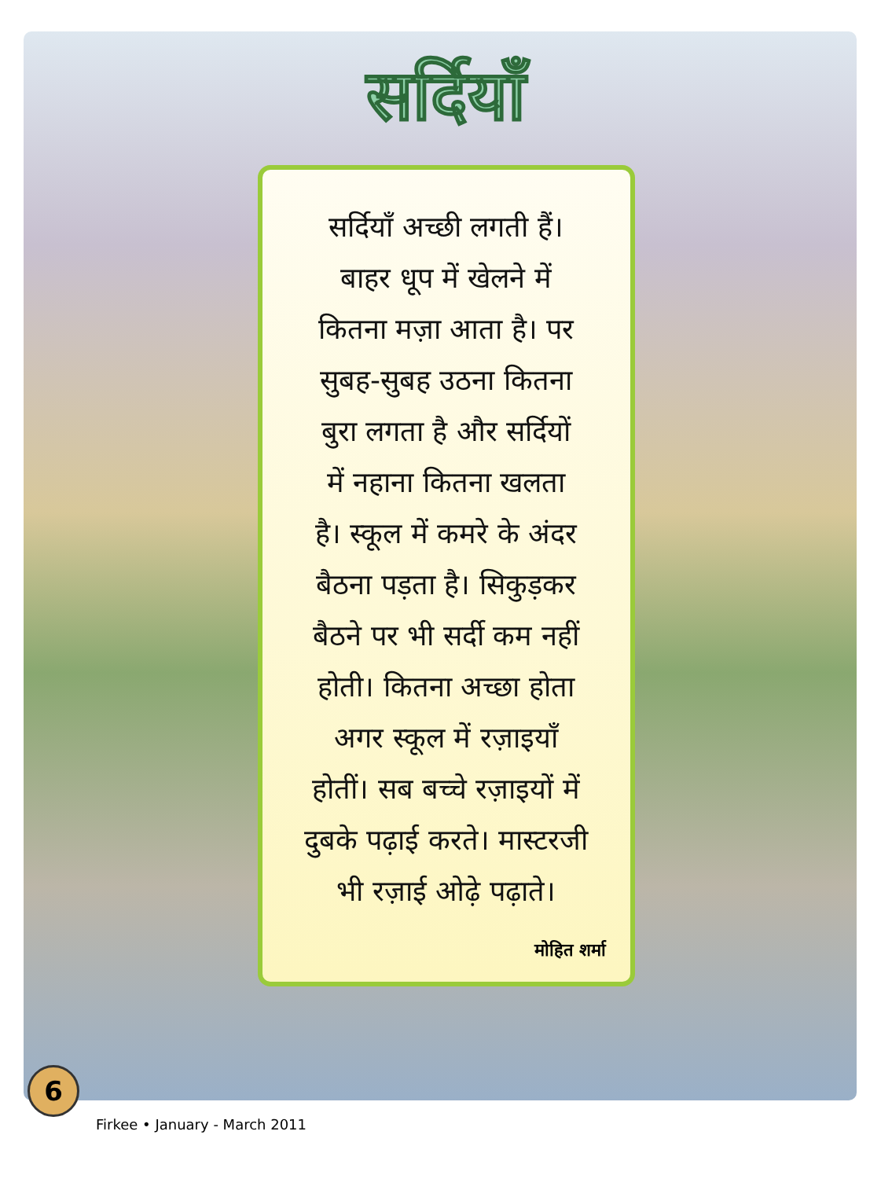सर्दियाँ
सर्दियाँ अच्छी लगती हैं।
बाहर धूप में खेलने में
कितना मज़ा आता है। पर
सुबह-सुबह उठना कितना
बुरा लगता है और सर्दियों
में नहाना कितना खलता
है। स्कूल में कमरे के अंदर
बैठना पड़ता है। सिकुड़कर
बैठने पर भी सर्दी कम नहीं
होती। कितना अच्छा होता
अगर स्कूल में रज़ाइयाँ
होतीं। सब बच्चे रज़ाइयों में
दुबके पढ़ाई करते। मास्टरजी
भी रज़ाई ओढ़े पढ़ाते।
मोहित शर्मा
6
Firkee • January - March 2011